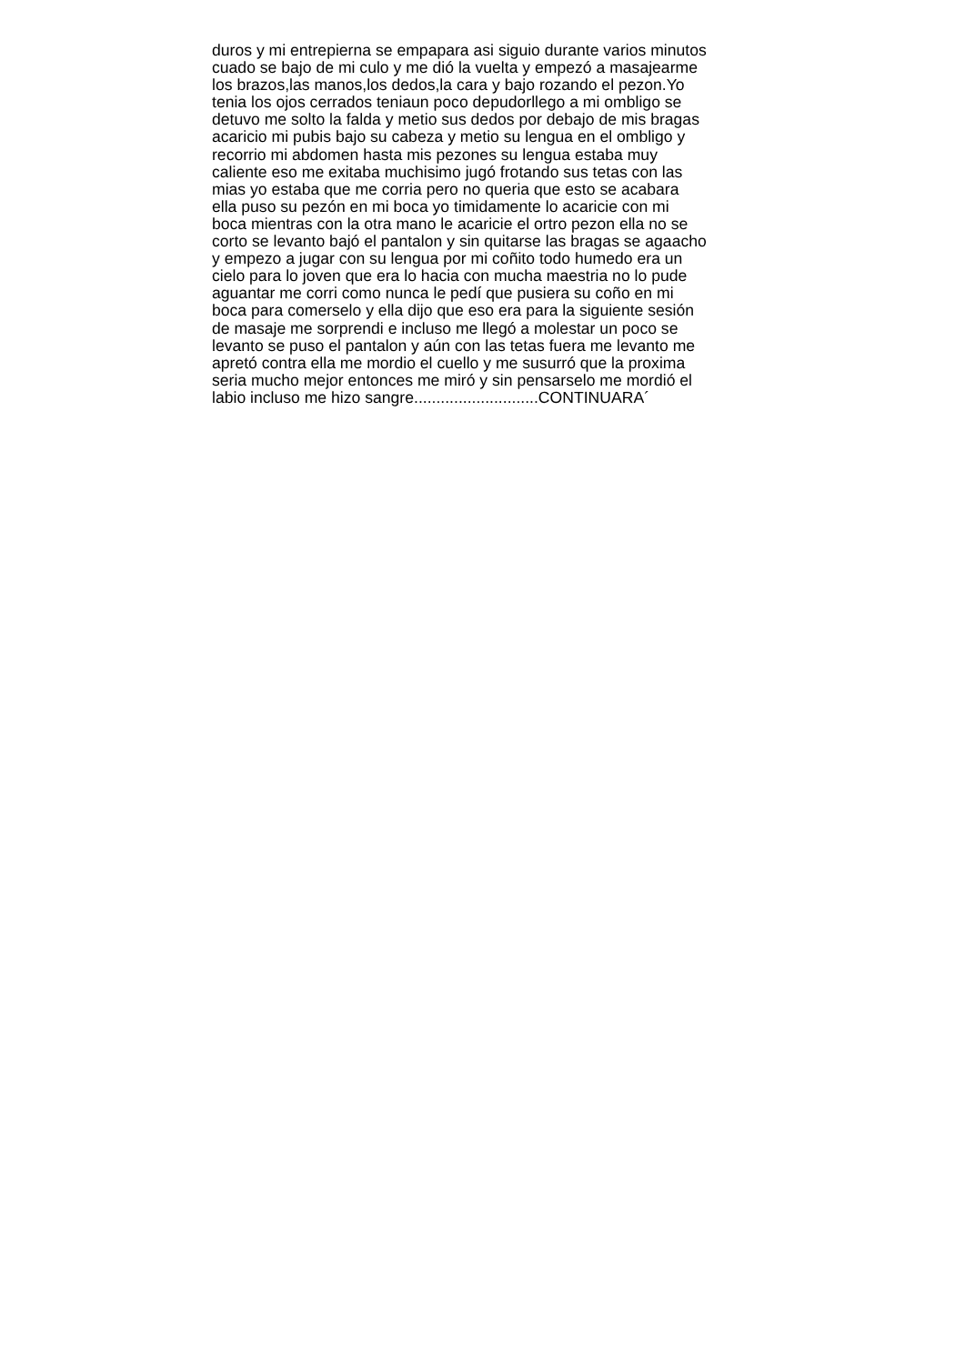duros y mi entrepierna se empapara asi siguio durante varios minutos
cuado se bajo de mi culo y me dió la vuelta y empezó a masajearme
los brazos,las manos,los dedos,la cara y bajo rozando el pezon.Yo
tenia los ojos cerrados teniaun poco depudorllego a mi ombligo se
detuvo me solto la falda y metio sus dedos por debajo de mis bragas
acaricio mi pubis bajo su cabeza y metio su lengua en el ombligo y
recorrio mi abdomen hasta mis pezones su lengua estaba muy
caliente eso me exitaba muchisimo jugó frotando sus tetas con las
mias yo estaba que me corria pero no queria que esto se acabara
ella puso su pezón en mi boca yo timidamente lo acaricie con mi
boca mientras con la otra mano le acaricie el ortro pezon ella no se
corto se levanto bajó el pantalon y sin quitarse las bragas se agaacho
y empezo a jugar con su lengua por mi coñito todo humedo era un
cielo para lo joven que era lo hacia con mucha maestria no lo pude
aguantar me corri como nunca le pedí que pusiera su coño en mi
boca para comerselo y ella dijo que eso era para la siguiente sesión
de masaje me sorprendi e incluso me llegó a molestar un poco se
levanto se puso el pantalon y aún con las tetas fuera me levanto me
apretó contra ella me mordio el cuello y me susurró que la proxima
seria mucho mejor entonces me miró y sin pensarselo me mordió el
labio incluso me hizo sangre............................CONTINUARA´